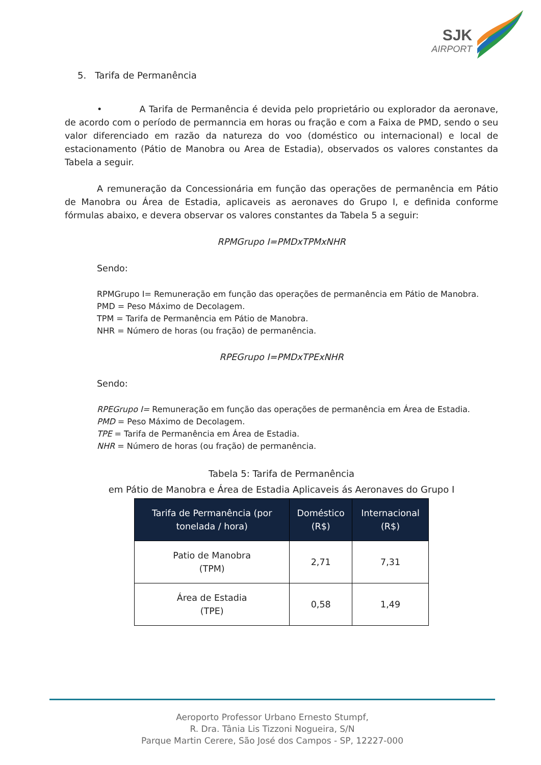SJK
AIRPORT
5. Tarifa de Permanência
• A Tarifa de Permanência é devida pelo proprietário ou explorador da aeronave, de acordo com o período de permanncia em horas ou fração e com a Faixa de PMD, sendo o seu valor diferenciado em razão da natureza do voo (doméstico ou internacional) e local de estacionamento (Pátio de Manobra ou Area de Estadia), observados os valores constantes da Tabela a seguir.
A remuneração da Concessionária em função das operações de permanência em Pátio de Manobra ou Área de Estadia, aplicaveis as aeronaves do Grupo I, e definida conforme fórmulas abaixo, e devera observar os valores constantes da Tabela 5 a seguir:
RPMGrupo I=PMDxTPMxNHR
Sendo:
RPMGrupo I= Remuneração em função das operações de permanência em Pátio de Manobra.
PMD = Peso Máximo de Decolagem.
TPM = Tarifa de Permanência em Pátio de Manobra.
NHR = Número de horas (ou fração) de permanência.
RPEGrupo I=PMDxTPExNHR
Sendo:
RPEGrupo I= Remuneração em função das operações de permanência em Área de Estadia.
PMD = Peso Máximo de Decolagem.
TPE = Tarifa de Permanência em Área de Estadia.
NHR = Número de horas (ou fração) de permanência.
Tabela 5: Tarifa de Permanência
em Pátio de Manobra e Área de Estadia Aplicaveis ás Aeronaves do Grupo I
| Tarifa de Permanência (por tonelada / hora) | Doméstico (R$) | Internacional (R$) |
| --- | --- | --- |
| Patio de Manobra (TPM) | 2,71 | 7,31 |
| Área de Estadia (TPE) | 0,58 | 1,49 |
Aeroporto Professor Urbano Ernesto Stumpf,
R. Dra. Tânia Lis Tizzoni Nogueira, S/N
Parque Martin Cerere, São José dos Campos - SP, 12227-000